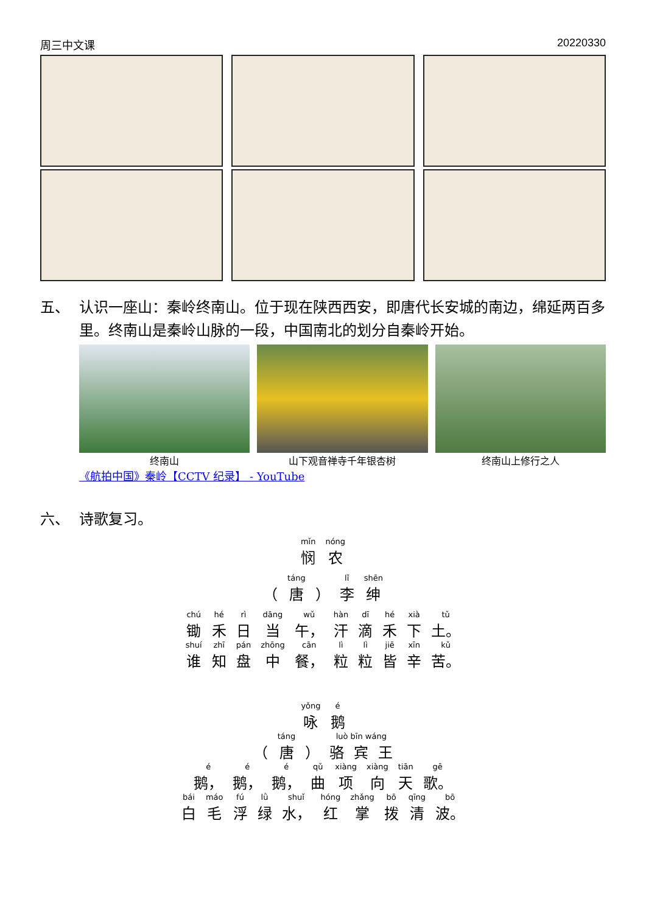周三中文课 20220330
五、 认识一座山：秦岭终南山。位于现在陕西西安，即唐代长安城的南边，绵延两百多里。终南山是秦岭山脉的一段，中国南北的划分自秦岭开始。
终南山 山下观音禅寺千年银杏树 终南山上修行之人
《航拍中国》秦岭【CCTV 纪录】 - YouTube
六、 诗歌复习。
| mǐn | nóng |
| 悯 | 农 |
| | táng | | lǐ | shēn |
| （ | 唐 | ） | 李 | 绅 |
| chú | hé | rì | dāng | wǔ | hàn | dī | hé | xià | tǔ |
| 锄 | 禾 | 日 | 当 | 午， | 汗 | 滴 | 禾 | 下 | 土。 |
| shuí | zhī | pán | zhōng | cān | lì | lì | jiē | xīn | kǔ |
| 谁 | 知 | 盘 | 中 | 餐， | 粒 | 粒 | 皆 | 辛 | 苦。 |
| yǒng | é |
| 咏 | 鹅 |
| | táng | | luò bīn wáng | | |
| （ | 唐 | ） | 骆 | 宾 | 王 |
| é | é | é | qǔ | xiàng | xiàng | tiān | gē |
| 鹅， | 鹅， | 鹅， | 曲 | 项 | 向 | 天 | 歌。 |
| bái | máo | fú | lǜ | shuǐ | hóng | zhǎng | bō | qīng | bō |
| 白 | 毛 | 浮 | 绿 | 水， | 红 | 掌 | 拨 | 清 | 波。 |